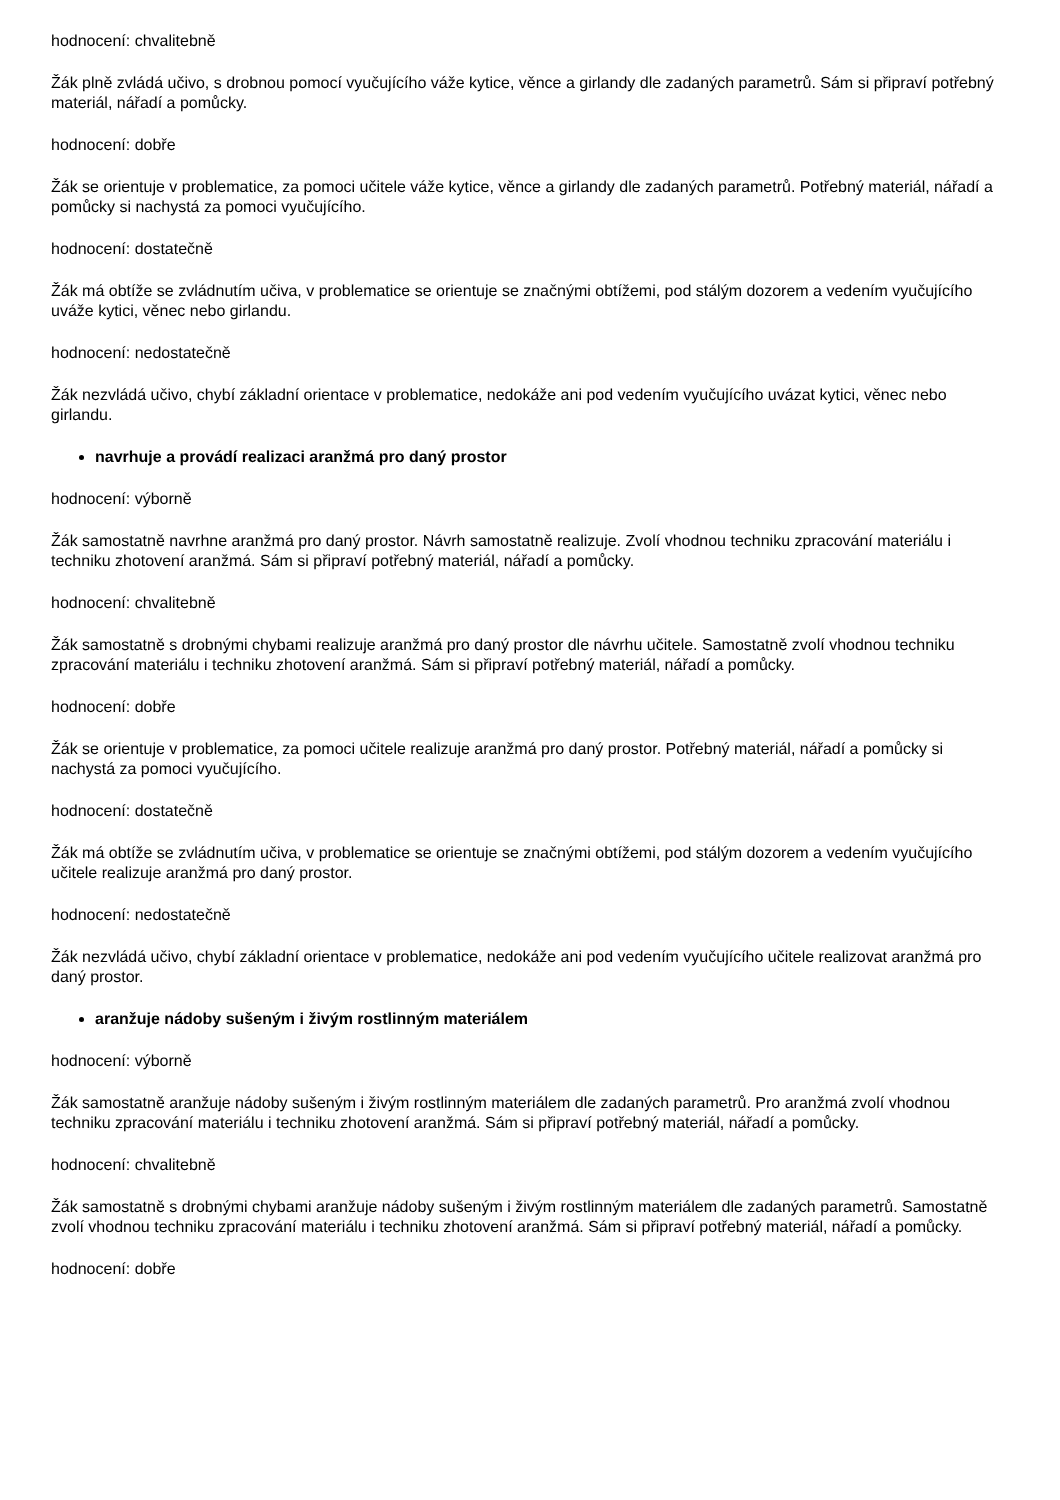hodnocení: chvalitebně
Žák plně zvládá učivo, s drobnou pomocí vyučujícího váže kytice, věnce a girlandy dle zadaných parametrů. Sám si připraví potřebný materiál, nářadí a pomůcky.
hodnocení: dobře
Žák se orientuje v problematice, za pomoci učitele váže kytice, věnce a girlandy dle zadaných parametrů. Potřebný materiál, nářadí a pomůcky si nachystá za pomoci vyučujícího.
hodnocení: dostatečně
Žák má obtíže se zvládnutím učiva, v problematice se orientuje se značnými obtížemi, pod stálým dozorem a vedením vyučujícího uváže kytici, věnec nebo girlandu.
hodnocení: nedostatečně
Žák nezvládá učivo, chybí základní orientace v problematice, nedokáže ani pod vedením vyučujícího uvázat kytici, věnec nebo girlandu.
navrhuje a provádí realizaci aranžmá pro daný prostor
hodnocení: výborně
Žák samostatně navrhne aranžmá pro daný prostor. Návrh samostatně realizuje. Zvolí vhodnou techniku zpracování materiálu i techniku zhotovení aranžmá. Sám si připraví potřebný materiál, nářadí a pomůcky.
hodnocení: chvalitebně
Žák samostatně s drobnými chybami realizuje aranžmá pro daný prostor dle návrhu učitele. Samostatně zvolí vhodnou techniku zpracování materiálu i techniku zhotovení aranžmá. Sám si připraví potřebný materiál, nářadí a pomůcky.
hodnocení: dobře
Žák se orientuje v problematice, za pomoci učitele realizuje aranžmá pro daný prostor. Potřebný materiál, nářadí a pomůcky si nachystá za pomoci vyučujícího.
hodnocení: dostatečně
Žák má obtíže se zvládnutím učiva, v problematice se orientuje se značnými obtížemi, pod stálým dozorem a vedením vyučujícího učitele realizuje aranžmá pro daný prostor.
hodnocení: nedostatečně
Žák nezvládá učivo, chybí základní orientace v problematice, nedokáže ani pod vedením vyučujícího učitele realizovat aranžmá pro daný prostor.
aranžuje nádoby sušeným i živým rostlinným materiálem
hodnocení: výborně
Žák samostatně aranžuje nádoby sušeným i živým rostlinným materiálem dle zadaných parametrů. Pro aranžmá zvolí vhodnou techniku zpracování materiálu i techniku zhotovení aranžmá. Sám si připraví potřebný materiál, nářadí a pomůcky.
hodnocení: chvalitebně
Žák samostatně s drobnými chybami aranžuje nádoby sušeným i živým rostlinným materiálem dle zadaných parametrů. Samostatně zvolí vhodnou techniku zpracování materiálu i techniku zhotovení aranžmá. Sám si připraví potřebný materiál, nářadí a pomůcky.
hodnocení: dobře